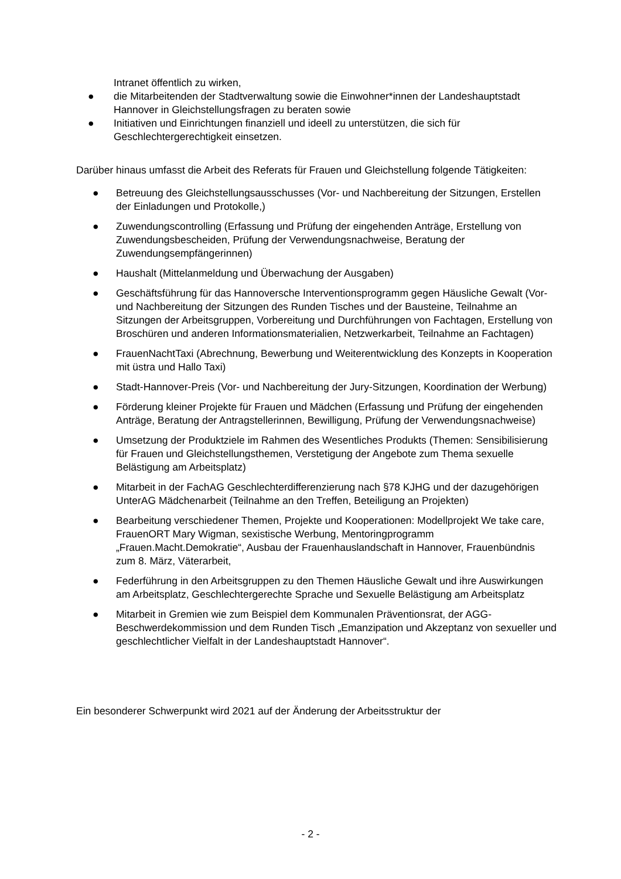Intranet öffentlich zu wirken,
● die Mitarbeitenden der Stadtverwaltung sowie die Einwohner*innen der Landeshauptstadt Hannover in Gleichstellungsfragen zu beraten sowie
● Initiativen und Einrichtungen finanziell und ideell zu unterstützen, die sich für Geschlechtergerechtigkeit einsetzen.
Darüber hinaus umfasst die Arbeit des Referats für Frauen und Gleichstellung folgende Tätigkeiten:
● Betreuung des Gleichstellungsausschusses (Vor- und Nachbereitung der Sitzungen, Erstellen der Einladungen und Protokolle,)
● Zuwendungscontrolling (Erfassung und Prüfung der eingehenden Anträge, Erstellung von Zuwendungsbescheiden, Prüfung der Verwendungsnachweise, Beratung der Zuwendungsempfängerinnen)
● Haushalt (Mittelanmeldung und Überwachung der Ausgaben)
● Geschäftsführung für das Hannoversche Interventionsprogramm gegen Häusliche Gewalt (Vor- und Nachbereitung der Sitzungen des Runden Tisches und der Bausteine, Teilnahme an Sitzungen der Arbeitsgruppen, Vorbereitung und Durchführungen von Fachtagen, Erstellung von Broschüren und anderen Informationsmaterialien, Netzwerkarbeit, Teilnahme an Fachtagen)
● FrauenNachtTaxi (Abrechnung, Bewerbung und Weiterentwicklung des Konzepts in Kooperation mit üstra und Hallo Taxi)
● Stadt-Hannover-Preis (Vor- und Nachbereitung der Jury-Sitzungen, Koordination der Werbung)
● Förderung kleiner Projekte für Frauen und Mädchen (Erfassung und Prüfung der eingehenden Anträge, Beratung der Antragstellerinnen, Bewilligung, Prüfung der Verwendungsnachweise)
● Umsetzung der Produktziele im Rahmen des Wesentliches Produkts (Themen: Sensibilisierung für Frauen und Gleichstellungsthemen, Verstetigung der Angebote zum Thema sexuelle Belästigung am Arbeitsplatz)
● Mitarbeit in der FachAG Geschlechterdifferenzierung nach §78 KJHG und der dazugehörigen UnterAG Mädchenarbeit (Teilnahme an den Treffen, Beteiligung an Projekten)
● Bearbeitung verschiedener Themen, Projekte und Kooperationen: Modellprojekt We take care, FrauenORT Mary Wigman, sexistische Werbung, Mentoringprogramm „Frauen.Macht.Demokratie“, Ausbau der Frauenhauslandschaft in Hannover, Frauenbündnis zum 8. März, Väterarbeit,
● Federführung in den Arbeitsgruppen zu den Themen Häusliche Gewalt und ihre Auswirkungen am Arbeitsplatz, Geschlechtergerechte Sprache und Sexuelle Belästigung am Arbeitsplatz
● Mitarbeit in Gremien wie zum Beispiel dem Kommunalen Präventionsrat, der AGG-Beschwerdekommission und dem Runden Tisch „Emanzipation und Akzeptanz von sexueller und geschlechtlicher Vielfalt in der Landeshauptstadt Hannover“.
Ein besonderer Schwerpunkt wird 2021 auf der Änderung der Arbeitsstruktur der
- 2 -